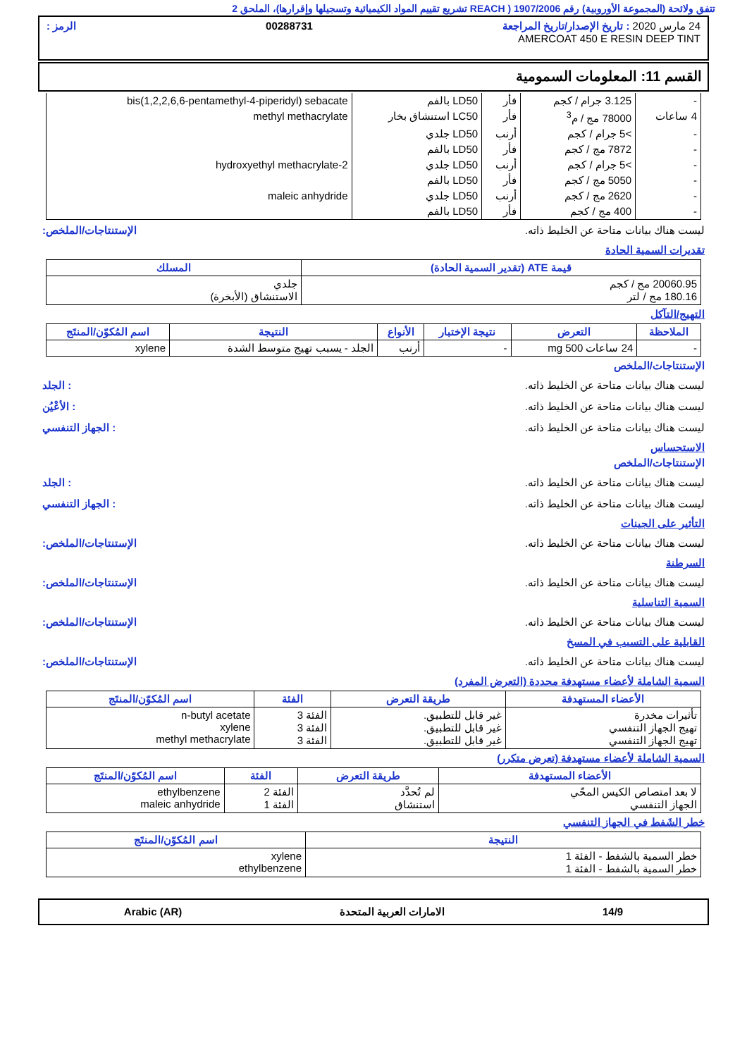تتفق ولائحة (المجموعة الأوروبية) رقم 1907/2006 ( REACH تشريع تقييم المواد الكيميائية وتسجيلها وإقرارها)، الملحق 2
24 مارس 2020 : تاريخ الإصدار/تاريخ المراجعة 00288731 الرمز :
AMERCOAT 450 E RESIN DEEP TINT
القسم 11: المعلومات السمومية
| - | 3.125 جرام / كجم | فأر | LD50 بالفم | bis(1,2,2,6,6-pentamethyl-4-piperidyl) sebacate |
| 4 ساعات | 78000 مج / م<sup>3</sup> | فأر | LC50 استنشاق بخار | methyl methacrylate |
| - | >5 جرام / كجم | أرنب | LD50 جلدي | |
| - | 7872 مج / كجم | فأر | LD50 بالفم | |
| - | >5 جرام / كجم | أرنب | LD50 جلدي | 2-hydroxyethyl methacrylate |
| - | 5050 مج / كجم | فأر | LD50 بالفم | |
| - | 2620 مج / كجم | أرنب | LD50 جلدي | maleic anhydride |
| - | 400 مج / كجم | فأر | LD50 بالفم | |
ليست هناك بيانات متاحة عن الخليط ذاته. الإستنتاجات/الملخص:
تقديرات السمية الحادة
| قيمة ATE (تقدير السمية الحادة) | المسلك |
| --- | --- |
| 20060.95 مج / كجم 180.16 مج / لتر | جلدي الاستنشاق (الأبخرة) |
التهيج/التآكل
| الملاحظة | التعرض | نتيجة الإختبار | الأنواع | النتيجة | اسم المُكوّن/المنتَج |
| --- | --- | --- | --- | --- | --- |
| - | 24 ساعات 500 mg | - | أرنب | الجلد - يسبب تهيج متوسط الشدة | xylene |
الإستنتاجات/الملخص
ليست هناك بيانات متاحة عن الخليط ذاته.: الجلد
ليست هناك بيانات متاحة عن الخليط ذاته.: الأعْيُن
ليست هناك بيانات متاحة عن الخليط ذاته.: الجهاز التنفسي
الاستحساس
الإستنتاجات/الملخص
ليست هناك بيانات متاحة عن الخليط ذاته.: الجلد
ليست هناك بيانات متاحة عن الخليط ذاته.: الجهاز التنفسي
التأثير على الجينات
ليست هناك بيانات متاحة عن الخليط ذاته. الإستنتاجات/الملخص:
السرطنة
ليست هناك بيانات متاحة عن الخليط ذاته. الإستنتاجات/الملخص:
السمية التناسلية
ليست هناك بيانات متاحة عن الخليط ذاته. الإستنتاجات/الملخص:
القابلية على التسبب في المسخ
ليست هناك بيانات متاحة عن الخليط ذاته. الإستنتاجات/الملخص:
السمية الشاملة لأعضاء مستهدفة محددة (التعرض المفرد)
| الأعضاء المستهدفة | طريقة التعرض | الفئة | اسم المُكوّن/المنتَج |
| --- | --- | --- | --- |
| تأثيرات مخدرة تهيج الجهاز التنفسي تهيج الجهاز التنفسي | غير قابل للتطبيق. غير قابل للتطبيق. غير قابل للتطبيق. | الفئة 3 الفئة 3 الفئة 3 | n-butyl acetate xylene methyl methacrylate |
السمية الشاملة لأعضاء مستهدفة (تعرض متكرر)
| الأعضاء المستهدفة | طريقة التعرض | الفئة | اسم المُكوّن/المنتَج |
| --- | --- | --- | --- |
| لا بعد امتصاص الكيس المحّي الجهاز التنفسي | لم تُحدَّد استنشاق | الفئة 2 الفئة 1 | ethylbenzene maleic anhydride |
خطر الشَفط في الجهاز التنفسي
| النتيجة | اسم المُكوّن/المنتَج |
| --- | --- |
| خطر السمية بالشفط - الفئة 1 خطر السمية بالشفط - الفئة 1 | xylene ethylbenzene |
14/9 الامارات العربية المتحدة Arabic (AR)